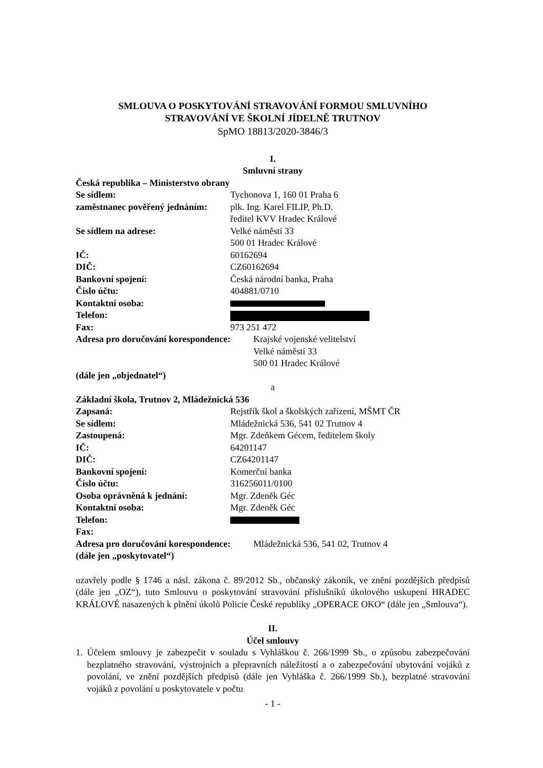SMLOUVA O POSKYTOVÁNÍ STRAVOVÁNÍ FORMOU SMLUVNÍHO
STRAVOVÁNÍ VE ŠKOLNÍ JÍDELNĚ TRUTNOV
SpMO 18813/2020-3846/3
I.
Smluvní strany
Česká republika – Ministerstvo obrany
Se sídlem: Tychonova 1, 160 01 Praha 6
zaměstnanec pověřený jednáním:
plk. Ing. Karel FILIP, Ph.D.
ředitel KVV Hradec Králové
Se sídlem na adrese: Velké náměstí 33
500 01 Hradec Králové
IČ: 60162694
DIČ: CZ60162694
Bankovní spojení: Česká národní banka, Praha
Číslo účtu: 404881/0710
Kontaktní osoba:
Telefon:
Fax: 973 251 472
Adresa pro doručování korespondence:
Krajské vojenské velitelství
Velké náměstí 33
500 01 Hradec Králové
(dále jen „objednatel“)
a
Základní škola, Trutnov 2, Mládežnická 536
Zapsaná: Rejstřík škol a školských zařízení, MŠMT ČR
Se sídlem: Mládežnická 536, 541 02 Trutnov 4
Zastoupená: Mgr. Zdeňkem Gécem, ředitelem školy
IČ: 64201147
DIČ: CZ64201147
Bankovní spojení: Komerční banka
Číslo účtu: 316256011/0100
Osoba oprávněná k jednání: Mgr. Zdeněk Géc
Kontaktní osoba: Mgr. Zdeněk Géc
Telefon:
Fax:
Adresa pro doručování korespondence:
Mládežnická 536, 541 02, Trutnov 4
(dále jen „poskytovatel“)
uzavřely podle § 1746 a násl. zákona č. 89/2012 Sb., občanský zákoník, ve znění pozdějších předpisů (dále jen „OZ“), tuto Smlouvu o poskytování stravování příslušníků úkolového uskupení HRADEC KRÁLOVÉ nasazených k plnění úkolů Policie České republiky „OPERACE OKO“ (dále jen „Smlouva“).
II.
Účel smlouvy
1. Účelem smlouvy je zabezpečit v souladu s Vyhláškou č. 266/1999 Sb., o způsobu zabezpečování bezplatného stravování, výstrojních a přepravních náležitostí a o zabezpečování ubytování vojáků z povolání, ve znění pozdějších předpisů (dále jen Vyhláška č. 266/1999 Sb.), bezplatné stravování vojáků z povolání u poskytovatele v počtu
- 1 -